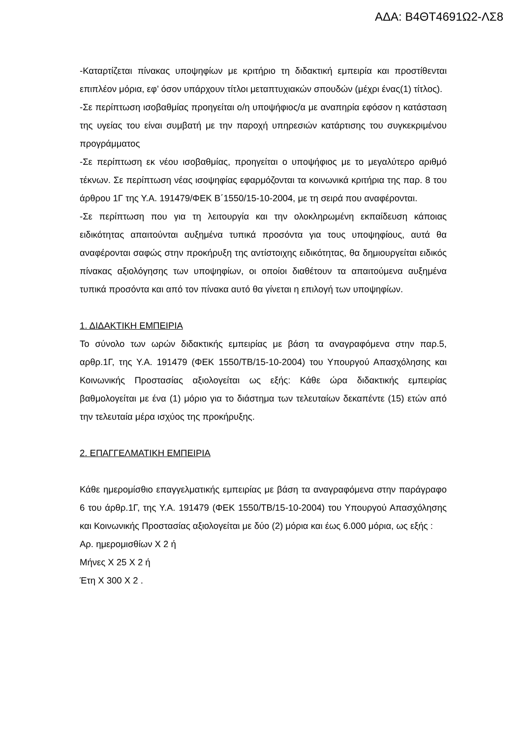ΑΔΑ: Β4ΘΤ4691Ω2-ΛΣ8
-Καταρτίζεται πίνακας υποψηφίων με κριτήριο τη διδακτική εμπειρία και προστίθενται επιπλέον μόρια, εφ’ όσον υπάρχουν τίτλοι μεταπτυχιακών σπουδών (μέχρι ένας(1) τίτλος).
-Σε περίπτωση ισοβαθμίας προηγείται ο/η υποψήφιος/α με αναπηρία εφόσον η κατάσταση της υγείας του είναι συμβατή με την παροχή υπηρεσιών κατάρτισης του συγκεκριμένου προγράμματος
-Σε περίπτωση εκ νέου ισοβαθμίας, προηγείται ο υποψήφιος με το μεγαλύτερο αριθμό τέκνων. Σε περίπτωση νέας ισοψηφίας εφαρμόζονται τα κοινωνικά κριτήρια της παρ. 8 του άρθρου 1Γ της Υ.Α. 191479/ΦΕΚ Β΄1550/15-10-2004, με τη σειρά που αναφέρονται.
-Σε περίπτωση που για τη λειτουργία και την ολοκληρωμένη εκπαίδευση κάποιας ειδικότητας απαιτούνται αυξημένα τυπικά προσόντα για τους υποψηφίους, αυτά θα αναφέρονται σαφώς στην προκήρυξη της αντίστοιχης ειδικότητας, θα δημιουργείται ειδικός πίνακας αξιολόγησης των υποψηφίων, οι οποίοι διαθέτουν τα απαιτούμενα αυξημένα τυπικά προσόντα και από τον πίνακα αυτό θα γίνεται η επιλογή των υποψηφίων.
1. ΔΙΔΑΚΤΙΚΗ ΕΜΠΕΙΡΙΑ
Το σύνολο των ωρών διδακτικής εμπειρίας με βάση τα αναγραφόμενα στην παρ.5, αρθρ.1Γ, της Υ.Α. 191479 (ΦΕΚ 1550/ΤΒ/15-10-2004) του Υπουργού Απασχόλησης και Κοινωνικής Προστασίας αξιολογείται ως εξής: Κάθε ώρα διδακτικής εμπειρίας βαθμολογείται με ένα (1) μόριο για το διάστημα των τελευταίων δεκαπέντε (15) ετών από την τελευταία μέρα ισχύος της προκήρυξης.
2. ΕΠΑΓΓΕΛΜΑΤΙΚΗ ΕΜΠΕΙΡΙΑ
Κάθε ημερομίσθιο επαγγελματικής εμπειρίας με βάση τα αναγραφόμενα στην παράγραφο 6 του άρθρ.1Γ, της Υ.Α. 191479 (ΦΕΚ 1550/ΤΒ/15-10-2004) του Υπουργού Απασχόλησης και Κοινωνικής Προστασίας αξιολογείται με δύο (2) μόρια και έως 6.000 μόρια, ως εξής :
Αρ. ημερομισθίων Χ 2 ή
Μήνες Χ 25 Χ 2 ή
Έτη Χ 300 Χ 2 .